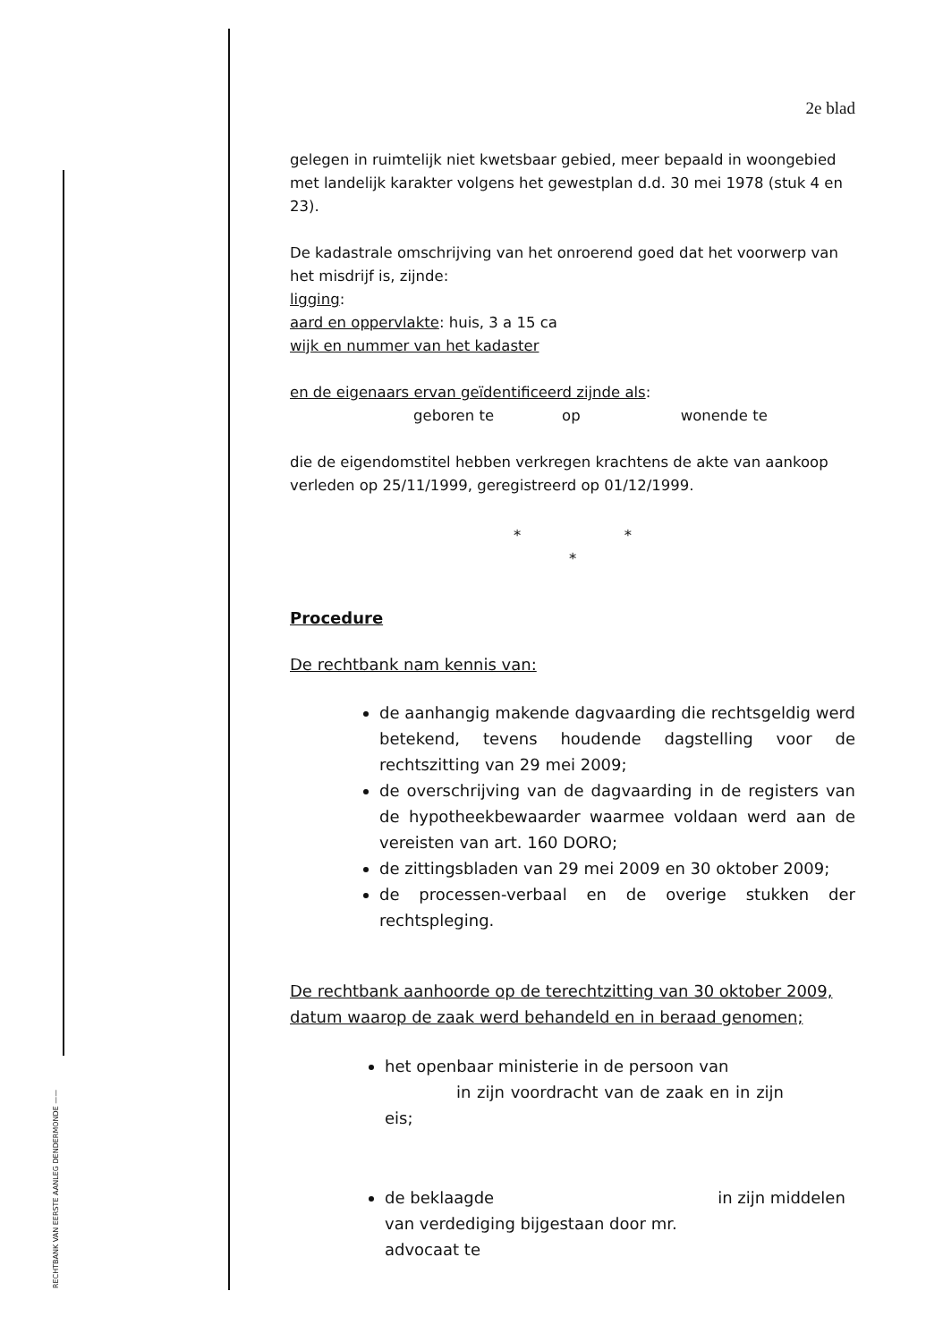RECHTBANK VAN EERSTE AANLEG DENDERMONDE ——
2e blad
gelegen in ruimtelijk niet kwetsbaar gebied, meer bepaald in woongebied met landelijk karakter volgens het gewestplan d.d. 30 mei 1978 (stuk 4 en 23).
De kadastrale omschrijving van het onroerend goed dat het voorwerp van het misdrijf is, zijnde:
ligging:
aard en oppervlakte: huis, 3 a 15 ca
wijk en nummer van het kadaster
en de eigenaars ervan geïdentificeerd zijnde als:
geboren te op wonende te
die de eigendomstitel hebben verkregen krachtens de akte van aankoop verleden op 25/11/1999, geregistreerd op 01/12/1999.
* *
*
Procedure
De rechtbank nam kennis van:
de aanhangig makende dagvaarding die rechtsgeldig werd betekend, tevens houdende dagstelling voor de rechtszitting van 29 mei 2009;
de overschrijving van de dagvaarding in de registers van de hypotheekbewaarder waarmee voldaan werd aan de vereisten van art. 160 DORO;
de zittingsbladen van 29 mei 2009 en 30 oktober 2009;
de processen-verbaal en de overige stukken der rechtspleging.
De rechtbank aanhoorde op de terechtzitting van 30 oktober 2009, datum waarop de zaak werd behandeld en in beraad genomen;
het openbaar ministerie in de persoon van
in zijn voordracht van de zaak en in zijn eis;
de beklaagde in zijn middelen
van verdediging bijgestaan door mr.
advocaat te